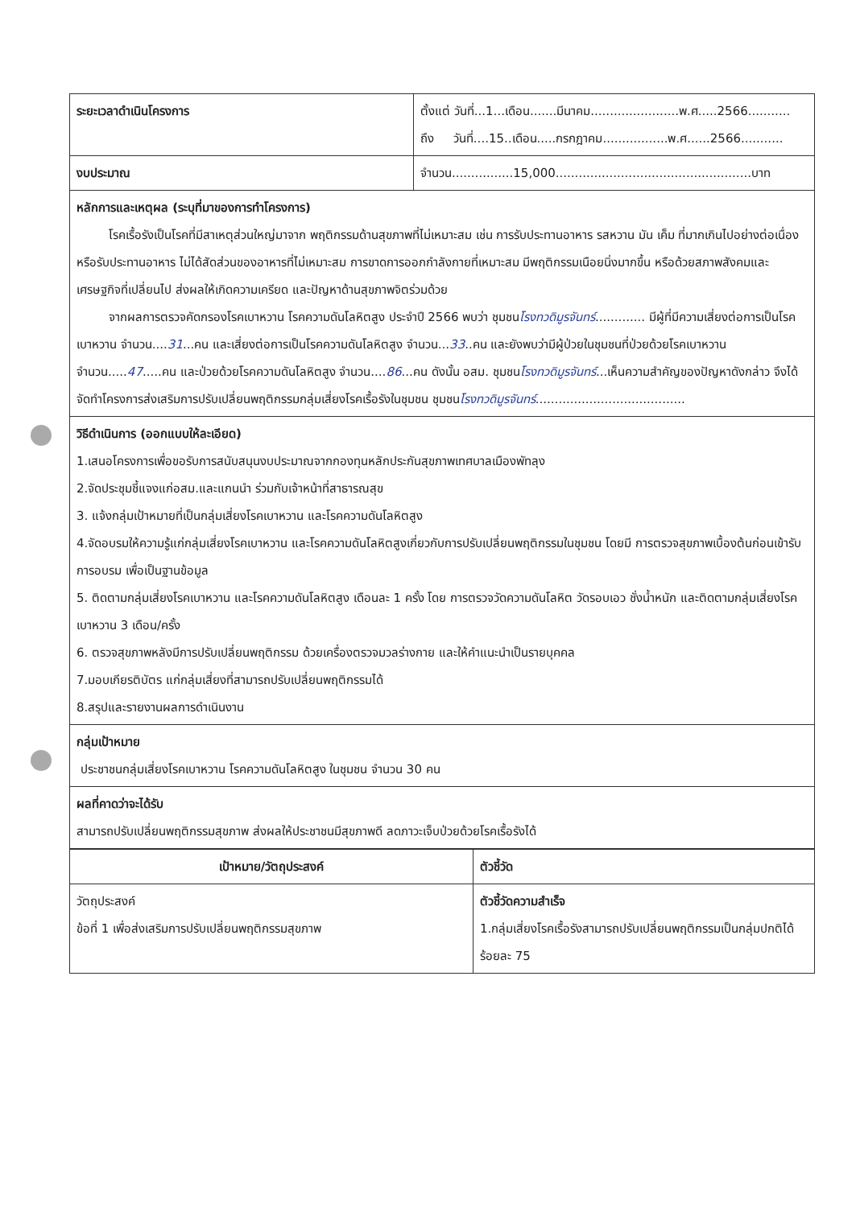| ระยะเวลาดำเนินโครงการ | ตั้งแต่ วันที่...1...เดือน.......มีนาคม.......................พ.ศ.....2566........... ถึง วันที่....15..เดือน.....กรกฎาคม.................พ.ศ......2566........... |
| งบประมาณ | จำนวน................15,000...................................................บาท |
| หลักการและเหตุผล (ระบุที่มาของการทำโครงการ) โรคเรื้อรังเป็นโรคที่มีสาเหตุส่วนใหญ่มาจาก พฤติกรรมด้านสุขภาพที่ไม่เหมาะสม เช่น การรับประทานอาหาร รสหวาน มัน เค็ม ที่มากเกินไปอย่างต่อเนื่อง หรือรับประทานอาหาร ไม่ได้สัดส่วนของอาหารที่ไม่เหมาะสม การขาดการออกกำลังกายที่เหมาะสม มีพฤติกรรมเนือยนิ่งมากขึ้น หรือด้วยสภาพสังคมและเศรษฐกิจที่เปลี่ยนไป ส่งผลให้เกิดความเครียด และปัญหาด้านสุขภาพจิตร่วมด้วย จากผลการตรวจคัดกรองโรคเบาหวาน โรคความดันโลหิตสูง ประจำปี 2566 พบว่า ชุมชน โรงทวดิมูรจันทร์ ............. มีผู้ที่มีความเสี่ยงต่อการเป็นโรคเบาหวาน จำนวน.... 31 ...คน และเสี่ยงต่อการเป็นโรคความดันโลหิตสูง จำนวน... 33 ..คน และยังพบว่ามีผู้ป่วยในชุมชนที่ป่วยด้วยโรคเบาหวานจำนวน..... 47 .....คน และป่วยด้วยโรคความดันโลหิตสูง จำนวน.... 86 ...คน ดังนั้น อสม. ชุมชน โรงทวดิมูรจันทร์ ...เห็นความสำคัญของปัญหาดังกล่าว จึงได้จัดทำโครงการส่งเสริมการปรับเปลี่ยนพฤติกรรมกลุ่มเสี่ยงโรคเรื้อรังในชุมชน ชุมชน โรงทวดิมูรจันทร์ ....................................... | |
| วิธีดำเนินการ (ออกแบบให้ละเอียด) 1.เสนอโครงการเพื่อขอรับการสนับสนุนงบประมาณจากกองทุนหลักประกันสุขภาพเทศบาลเมืองพัทลุง 2.จัดประชุมชี้แจงแก่อสม.และแกนนำ ร่วมกับเจ้าหน้าที่สาธารณสุข 3. แจ้งกลุ่มเป้าหมายที่เป็นกลุ่มเสี่ยงโรคเบาหวาน และโรคความดันโลหิตสูง 4.จัดอบรมให้ความรู้แก่กลุ่มเสี่ยงโรคเบาหวาน และโรคความดันโลหิตสูงเกี่ยวกับการปรับเปลี่ยนพฤติกรรมในชุมชน โดยมี การตรวจสุขภาพเบื้องต้นก่อนเข้ารับการอบรม เพื่อเป็นฐานข้อมูล 5. ติดตามกลุ่มเสี่ยงโรคเบาหวาน และโรคความดันโลหิตสูง เดือนละ 1 ครั้ง โดย การตรวจวัดความดันโลหิต วัดรอบเอว ชั่งน้ำหนัก และติดตามกลุ่มเสี่ยงโรคเบาหวาน 3 เดือน/ครั้ง 6. ตรวจสุขภาพหลังมีการปรับเปลี่ยนพฤติกรรม ด้วยเครื่องตรวจมวลร่างกาย และให้คำแนะนำเป็นรายบุคคล 7.มอบเกียรติบัตร แก่กลุ่มเสี่ยงที่สามารถปรับเปลี่ยนพฤติกรรมได้ 8.สรุปและรายงานผลการดำเนินงาน | |
| กลุ่มเป้าหมาย ประชาชนกลุ่มเสี่ยงโรคเบาหวาน โรคความดันโลหิตสูง ในชุมชน จำนวน 30 คน | |
| ผลที่คาดว่าจะได้รับ สามารถปรับเปลี่ยนพฤติกรรมสุขภาพ ส่งผลให้ประชาชนมีสุขภาพดี ลดภาวะเจ็บป่วยด้วยโรคเรื้อรังได้ | |
| เป้าหมาย/วัตถุประสงค์ | ตัวชี้วัด |
| --- | --- |
| วัตถุประสงค์ ข้อที่ 1 เพื่อส่งเสริมการปรับเปลี่ยนพฤติกรรมสุขภาพ | ตัวชี้วัดความสำเร็จ 1.กลุ่มเสี่ยงโรคเรื้อรังสามารถปรับเปลี่ยนพฤติกรรมเป็นกลุ่มปกติได้ร้อยละ 75 |